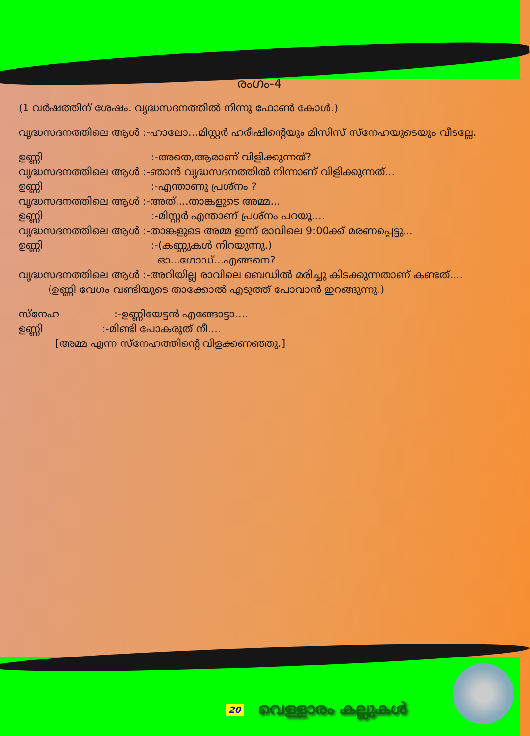രംഗം-4
(1 വർഷത്തിന് ശേഷം. വൃദ്ധസദനത്തിൽ നിന്നു ഫോൺ കോൾ.)
വൃദ്ധസദനത്തിലെ ആൾ :-ഹാലോ...മിസ്റ്റർ ഹരീഷിന്റെയും മിസിസ് സ്നേഹയുടെയും വീടല്ലേ.
ഉണ്ണി:-അതെ,ആരാണ് വിളിക്കുന്നത്?
വൃദ്ധസദനത്തിലെ ആൾ :-ഞാൻ വൃദ്ധസദനത്തിൽ നിന്നാണ് വിളിക്കുന്നത്...
ഉണ്ണി:-എന്താണു പ്രശ്നം ?
വൃദ്ധസദനത്തിലെ ആൾ :-അത്....താങ്കളുടെ അമ്മ...
ഉണ്ണി:-മിസ്റ്റർ എന്താണ് പ്രശ്നം പറയൂ....
വൃദ്ധസദനത്തിലെ ആൾ :-താങ്കളുടെ അമ്മ ഇന്ന് രാവിലെ 9:00ക്ക് മരണപ്പെട്ടു...
ഉണ്ണി:-(കണ്ണുകൾ നിറയുന്നു.)
ഓ...ഗോഡ്...എങ്ങനെ?
വൃദ്ധസദനത്തിലെ ആൾ :-അറിയില്ല രാവിലെ ബെഡിൽ മരിച്ചു കിടക്കുന്നതാണ് കണ്ടത്....
(ഉണ്ണി വേഗം വണ്ടിയുടെ താക്കോൽ എടുത്ത് പോവാൻ ഇറങ്ങുന്നു.)
സ്നേഹ:-ഉണ്ണിയേട്ടൻ എങ്ങോട്ടാ....
ഉണ്ണി:-മിണ്ടി പോകരുത് നീ....
[അമ്മ എന്ന സ്നേഹത്തിന്റെ വിളക്കണഞ്ഞു.]
20 വെള്ളാരം കല്ലുകൾ